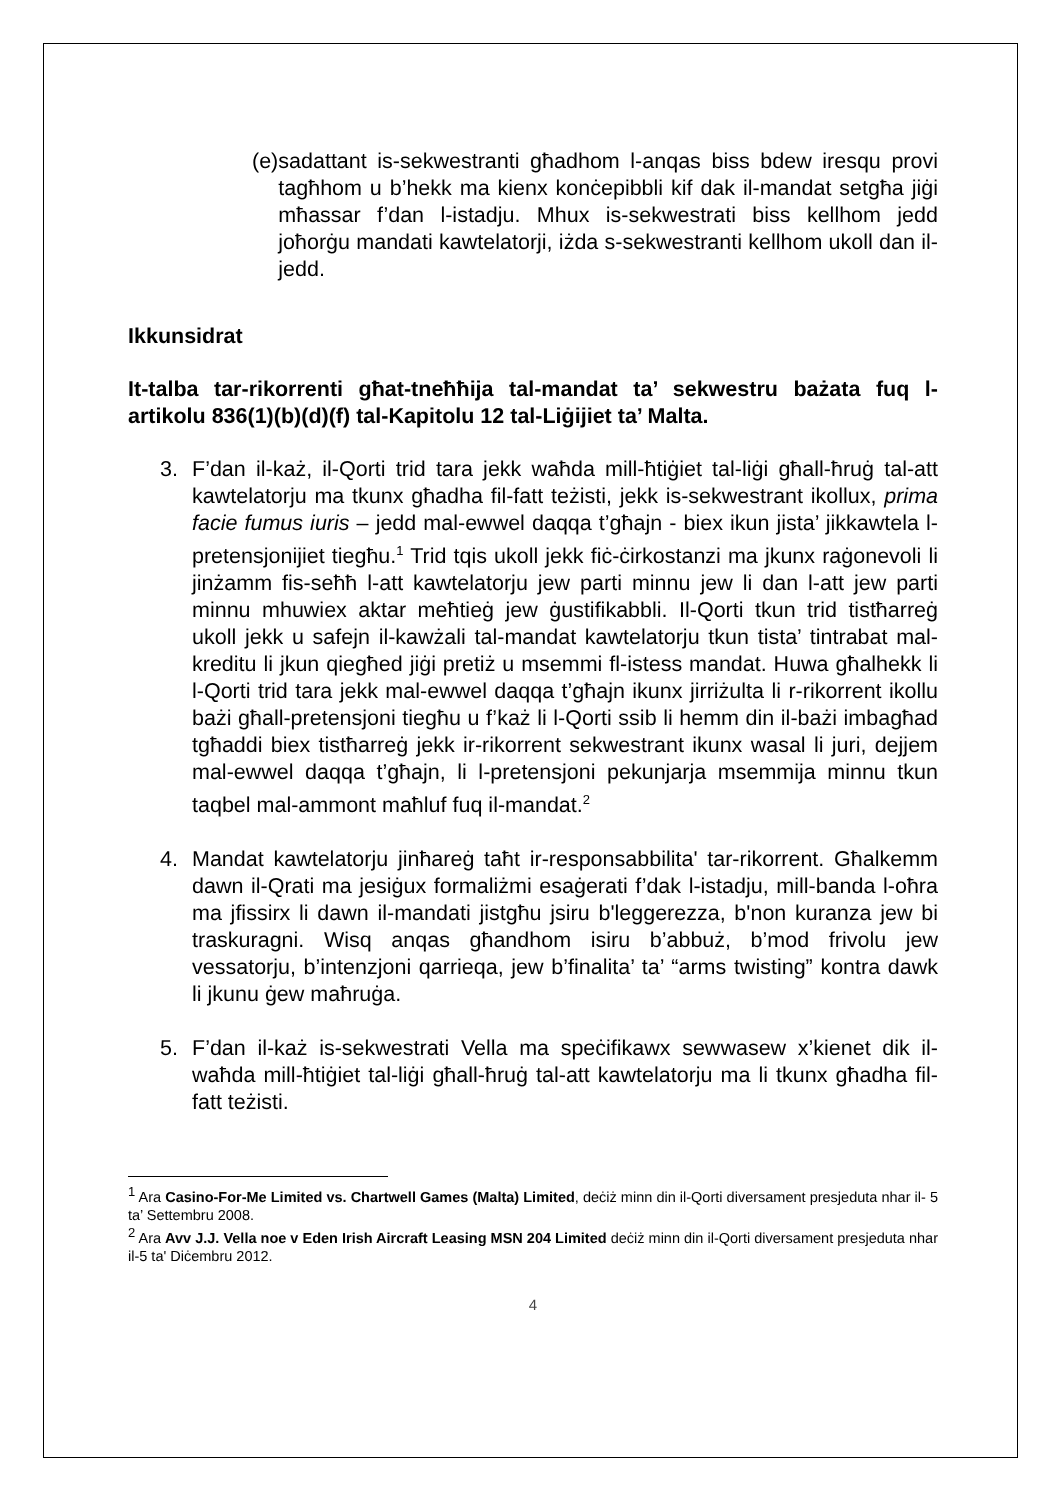(e) sadattant is-sekwestranti għadhom l-anqas biss bdew iresqu provi tagħhom u b’hekk ma kienx konċepibbli kif dak il-mandat setgħa jiġi mħassar f’dan l-istadju. Mhux is-sekwestrati biss kellhom jedd joħorġu mandati kawtelatorji, iżda s-sekwestranti kellhom ukoll dan il-jedd.
Ikkunsidrat
It-talba tar-rikorrenti għat-tneħħija tal-mandat ta’ sekwestru bażata fuq l-artikolu 836(1)(b)(d)(f) tal-Kapitolu 12 tal-Liġijiet ta’ Malta.
3. F’dan il-każ, il-Qorti trid tara jekk waħda mill-ħtiġiet tal-liġi għall-ħruġ tal-att kawtelatorju ma tkunx għadha fil-fatt teżisti, jekk is-sekwestrant ikollux, prima facie fumus iuris – jedd mal-ewwel daqqa t’għajn - biex ikun jista’ jikkawtela l-pretensjonijiet tiegħu.<sup>1</sup> Trid tqis ukoll jekk fiċ-ċirkostanzi ma jkunx raġonevoli li jinżamm fis-seħħ l-att kawtelatorju jew parti minnu jew li dan l-att jew parti minnu mhuwiex aktar meħtieġ jew ġustifikabbli. Il-Qorti tkun trid tistħarreġ ukoll jekk u safejn il-kawżali tal-mandat kawtelatorju tkun tista’ tintrabat mal-kreditu li jkun qiegħed jiġi pretiż u msemmi fl-istess mandat. Huwa għalhekk li l-Qorti trid tara jekk mal-ewwel daqqa t’għajn ikunx jirriżulta li r-rikorrent ikollu bażi għall-pretensjoni tiegħu u f’każ li l-Qorti ssib li hemm din il-bażi imbagħad tgħaddi biex tistħarreġ jekk ir-rikorrent sekwestrant ikunx wasal li juri, dejjem mal-ewwel daqqa t’għajn, li l-pretensjoni pekunjarja msemmija minnu tkun taqbel mal-ammont maħluf fuq il-mandat.<sup>2</sup>
4. Mandat kawtelatorju jinħareġ taħt ir-responsabbilita' tar-rikorrent. Għalkemm dawn il-Qrati ma jesiġux formaliżmi esaġerati f’dak l-istadju, mill-banda l-oħra ma jfissirx li dawn il-mandati jistgħu jsiru b'leggerezza, b'non kuranza jew bi traskuragni. Wisq anqas għandhom isiru b’abbuż, b’mod frivolu jew vessatorju, b’intenzjoni qarrieqa, jew b’finalita’ ta’ “arms twisting” kontra dawk li jkunu ġew maħruġa.
5. F’dan il-każ is-sekwestrati Vella ma speċifikawx sewwasew x’kienet dik il-waħda mill-ħtiġiet tal-liġi għall-ħruġ tal-att kawtelatorju ma li tkunx għadha fil-fatt teżisti.
<sup>1</sup> Ara Casino-For-Me Limited vs. Chartwell Games (Malta) Limited, deċiż minn din il-Qorti diversament presjeduta nhar il- 5 ta’ Settembru 2008.
<sup>2</sup> Ara Avv J.J. Vella noe v Eden Irish Aircraft Leasing MSN 204 Limited deċiż minn din il-Qorti diversament presjeduta nhar il-5 ta' Diċembru 2012.
4